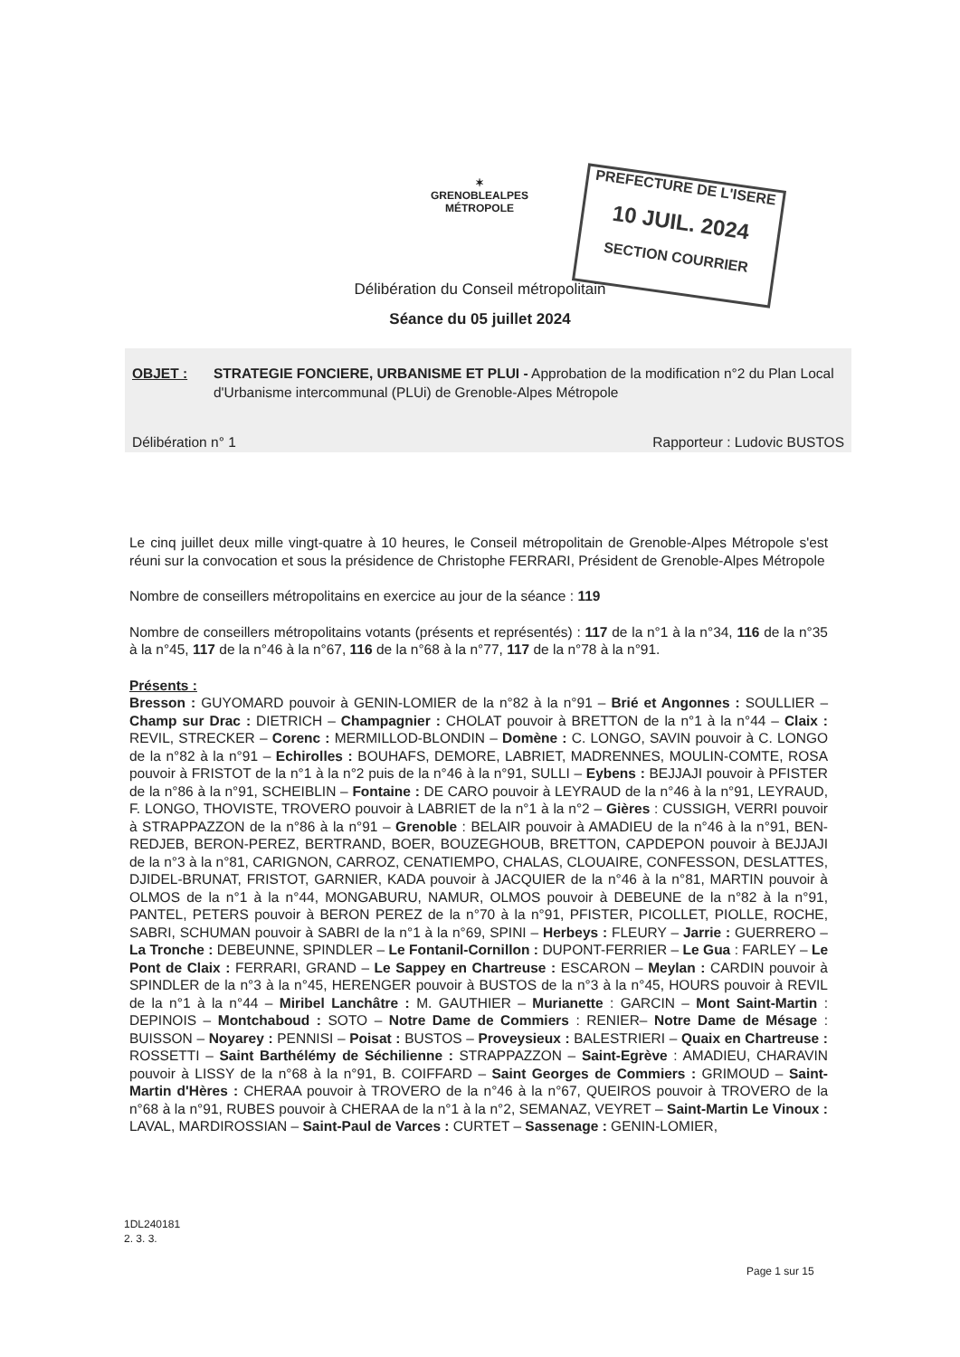✶
GRENOBLEALPES
MÉTROPOLE
PREFECTURE DE L'ISERE
10 JUIL. 2024
SECTION COURRIER
Délibération du Conseil métropolitain
Séance du 05 juillet 2024
OBJET : STRATEGIE FONCIERE, URBANISME ET PLUI - Approbation de la modification n°2 du Plan Local d'Urbanisme intercommunal (PLUi) de Grenoble-Alpes Métropole
Délibération n° 1 Rapporteur : Ludovic BUSTOS
Le cinq juillet deux mille vingt-quatre à 10 heures, le Conseil métropolitain de Grenoble-Alpes Métropole s'est réuni sur la convocation et sous la présidence de Christophe FERRARI, Président de Grenoble-Alpes Métropole
Nombre de conseillers métropolitains en exercice au jour de la séance : 119
Nombre de conseillers métropolitains votants (présents et représentés) : 117 de la n°1 à la n°34, 116 de la n°35 à la n°45, 117 de la n°46 à la n°67, 116 de la n°68 à la n°77, 117 de la n°78 à la n°91.
Présents :
Bresson : GUYOMARD pouvoir à GENIN-LOMIER de la n°82 à la n°91 – Brié et Angonnes : SOULLIER – Champ sur Drac : DIETRICH – Champagnier : CHOLAT pouvoir à BRETTON de la n°1 à la n°44 – Claix : REVIL, STRECKER – Corenc : MERMILLOD-BLONDIN – Domène : C. LONGO, SAVIN pouvoir à C. LONGO de la n°82 à la n°91 – Echirolles : BOUHAFS, DEMORE, LABRIET, MADRENNES, MOULIN-COMTE, ROSA pouvoir à FRISTOT de la n°1 à la n°2 puis de la n°46 à la n°91, SULLI – Eybens : BEJJAJI pouvoir à PFISTER de la n°86 à la n°91, SCHEIBLIN – Fontaine : DE CARO pouvoir à LEYRAUD de la n°46 à la n°91, LEYRAUD, F. LONGO, THOVISTE, TROVERO pouvoir à LABRIET de la n°1 à la n°2 – Gières : CUSSIGH, VERRI pouvoir à STRAPPAZZON de la n°86 à la n°91 – Grenoble : BELAIR pouvoir à AMADIEU de la n°46 à la n°91, BEN-REDJEB, BERON-PEREZ, BERTRAND, BOER, BOUZEGHOUB, BRETTON, CAPDEPON pouvoir à BEJJAJI de la n°3 à la n°81, CARIGNON, CARROZ, CENATIEMPO, CHALAS, CLOUAIRE, CONFESSON, DESLATTES, DJIDEL-BRUNAT, FRISTOT, GARNIER, KADA pouvoir à JACQUIER de la n°46 à la n°81, MARTIN pouvoir à OLMOS de la n°1 à la n°44, MONGABURU, NAMUR, OLMOS pouvoir à DEBEUNE de la n°82 à la n°91, PANTEL, PETERS pouvoir à BERON PEREZ de la n°70 à la n°91, PFISTER, PICOLLET, PIOLLE, ROCHE, SABRI, SCHUMAN pouvoir à SABRI de la n°1 à la n°69, SPINI – Herbeys : FLEURY – Jarrie : GUERRERO – La Tronche : DEBEUNNE, SPINDLER – Le Fontanil-Cornillon : DUPONT-FERRIER – Le Gua : FARLEY – Le Pont de Claix : FERRARI, GRAND – Le Sappey en Chartreuse : ESCARON – Meylan : CARDIN pouvoir à SPINDLER de la n°3 à la n°45, HERENGER pouvoir à BUSTOS de la n°3 à la n°45, HOURS pouvoir à REVIL de la n°1 à la n°44 – Miribel Lanchâtre : M. GAUTHIER – Murianette : GARCIN – Mont Saint-Martin : DEPINOIS – Montchaboud : SOTO – Notre Dame de Commiers : RENIER– Notre Dame de Mésage : BUISSON – Noyarey : PENNISI – Poisat : BUSTOS – Proveysieux : BALESTRIERI – Quaix en Chartreuse : ROSSETTI – Saint Barthélémy de Séchilienne : STRAPPAZZON – Saint-Egrève : AMADIEU, CHARAVIN pouvoir à LISSY de la n°68 à la n°91, B. COIFFARD – Saint Georges de Commiers : GRIMOUD – Saint-Martin d'Hères : CHERAA pouvoir à TROVERO de la n°46 à la n°67, QUEIROS pouvoir à TROVERO de la n°68 à la n°91, RUBES pouvoir à CHERAA de la n°1 à la n°2, SEMANAZ, VEYRET – Saint-Martin Le Vinoux : LAVAL, MARDIROSSIAN – Saint-Paul de Varces : CURTET – Sassenage : GENIN-LOMIER,
1DL240181
2. 3. 3.
Page 1 sur 15